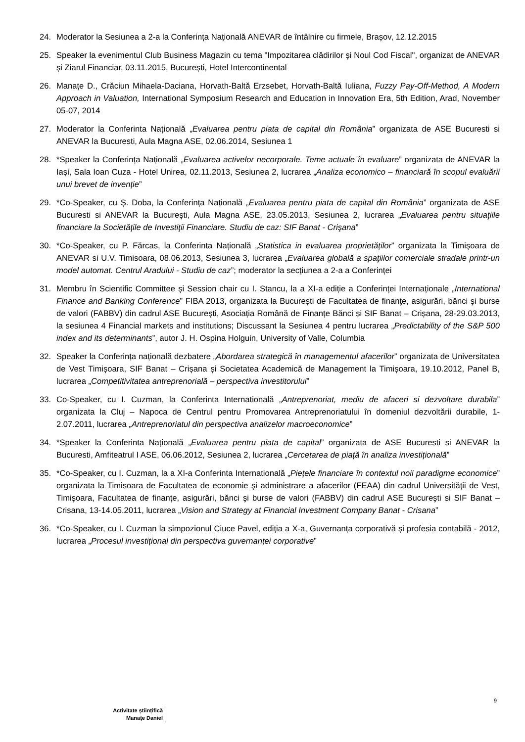24. Moderator la Sesiunea a 2-a la Conferința Națională ANEVAR de întâlnire cu firmele, Brașov, 12.12.2015
25. Speaker la evenimentul Club Business Magazin cu tema "Impozitarea clădirilor şi Noul Cod Fiscal", organizat de ANEVAR și Ziarul Financiar, 03.11.2015, București, Hotel Intercontinental
26. Manaţe D., Crăciun Mihaela-Daciana, Horvath-Baltă Erzsebet, Horvath-Baltă Iuliana, Fuzzy Pay-Off-Method, A Modern Approach in Valuation, International Symposium Research and Education in Innovation Era, 5th Edition, Arad, November 05-07, 2014
27. Moderator la Conferinta Națională „Evaluarea pentru piata de capital din România” organizata de ASE Bucuresti si ANEVAR la Bucuresti, Aula Magna ASE, 02.06.2014, Sesiunea 1
28. *Speaker la Conferința Națională „Evaluarea activelor necorporale. Teme actuale în evaluare” organizata de ANEVAR la Iași, Sala Ioan Cuza - Hotel Unirea, 02.11.2013, Sesiunea 2, lucrarea „Analiza economico – financiară în scopul evaluării unui brevet de invenție”
29. *Co-Speaker, cu Ș. Doba, la Conferința Națională „Evaluarea pentru piata de capital din România” organizata de ASE Bucuresti si ANEVAR la București, Aula Magna ASE, 23.05.2013, Sesiunea 2, lucrarea „Evaluarea pentru situaţiile financiare la Societăţile de Investiţii Financiare. Studiu de caz: SIF Banat - Crişana”
30. *Co-Speaker, cu P. Fărcas, la Conferinta Națională „Statistica in evaluarea proprietăților” organizata la Timișoara de ANEVAR si U.V. Timisoara, 08.06.2013, Sesiunea 3, lucrarea „Evaluarea globală a spaţiilor comerciale stradale printr-un model automat. Centrul Aradului - Studiu de caz”; moderator la secțiunea a 2-a a Conferinței
31. Membru în Scientific Committee și Session chair cu I. Stancu, la a XI-a ediție a Conferinței Internaționale „International Finance and Banking Conference” FIBA 2013, organizata la București de Facultatea de finanţe, asigurări, bănci şi burse de valori (FABBV) din cadrul ASE Bucureşti, Asociația Română de Finanțe Bănci și SIF Banat – Crișana, 28-29.03.2013, la sesiunea 4 Financial markets and institutions; Discussant la Sesiunea 4 pentru lucrarea „Predictability of the S&P 500 index and its determinants”, autor J. H. Ospina Holguin, University of Valle, Columbia
32. Speaker la Conferința națională dezbatere „Abordarea strategică în managementul afacerilor” organizata de Universitatea de Vest Timișoara, SIF Banat – Crișana și Societatea Academică de Management la Timișoara, 19.10.2012, Panel B, lucrarea „Competitivitatea antreprenorială – perspectiva investitorului”
33. Co-Speaker, cu I. Cuzman, la Conferinta Internatională „Antreprenoriat, mediu de afaceri si dezvoltare durabila” organizata la Cluj – Napoca de Centrul pentru Promovarea Antreprenoriatului în domeniul dezvoltării durabile, 1-2.07.2011, lucrarea „Antreprenoriatul din perspectiva analizelor macroeconomice”
34. *Speaker la Conferinta Națională „Evaluarea pentru piata de capital” organizata de ASE Bucuresti si ANEVAR la Bucuresti, Amfiteatrul I ASE, 06.06.2012, Sesiunea 2, lucrarea „Cercetarea de piață în analiza investițională”
35. *Co-Speaker, cu I. Cuzman, la a XI-a Conferinta Internatională „Piețele financiare în contextul noii paradigme economice” organizata la Timisoara de Facultatea de economie şi administrare a afacerilor (FEAA) din cadrul Universităţii de Vest, Timişoara, Facultatea de finanţe, asigurări, bănci şi burse de valori (FABBV) din cadrul ASE Bucureşti si SIF Banat – Crisana, 13-14.05.2011, lucrarea „Vision and Strategy at Financial Investment Company Banat - Crisana”
36. *Co-Speaker, cu I. Cuzman la simpozionul Ciuce Pavel, ediţia a X-a, Guvernanța corporativă și profesia contabilă - 2012, lucrarea „Procesul investițional din perspectiva guvernanței corporative”
9
Activitate științifică
Manațe Daniel